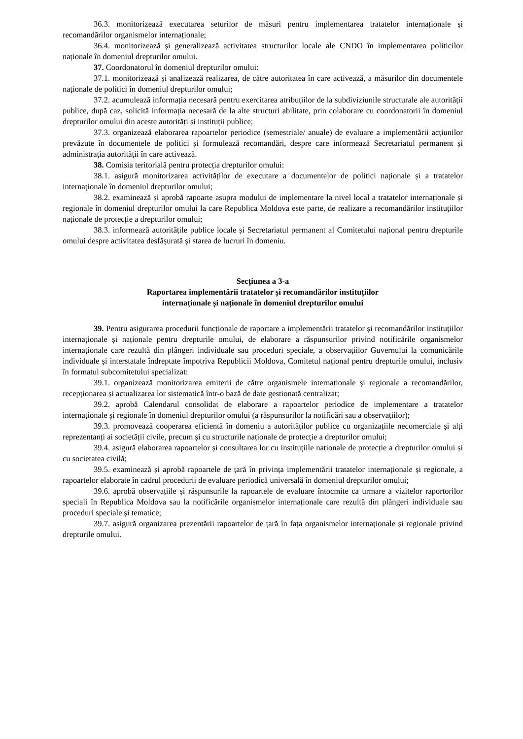36.3. monitorizează executarea seturilor de măsuri pentru implementarea tratatelor internaționale și recomandărilor organismelor internaționale;
36.4. monitorizează și generalizează activitatea structurilor locale ale CNDO în implementarea politicilor naționale în domeniul drepturilor omului.
37. Coordonatorul în domeniul drepturilor omului:
37.1. monitorizează și analizează realizarea, de către autoritatea în care activează, a măsurilor din documentele naționale de politici în domeniul drepturilor omului;
37.2. acumulează informația necesară pentru exercitarea atribuțiilor de la subdiviziunile structurale ale autorității publice, după caz, solicită informația necesară de la alte structuri abilitate, prin colaborare cu coordonatorii în domeniul drepturilor omului din aceste autorități și instituții publice;
37.3. organizează elaborarea rapoartelor periodice (semestriale/ anuale) de evaluare a implementării acțiunilor prevăzute în documentele de politici și formulează recomandări, despre care informează Secretariatul permanent și administrația autorității în care activează.
38. Comisia teritorială pentru protecția drepturilor omului:
38.1. asigură monitorizarea activităților de executare a documentelor de politici naționale și a tratatelor internaționale în domeniul drepturilor omului;
38.2. examinează și aprobă rapoarte asupra modului de implementare la nivel local a tratatelor internaționale și regionale în domeniul drepturilor omului la care Republica Moldova este parte, de realizare a recomandărilor instituțiilor naționale de protecție a drepturilor omului;
38.3. informează autoritățile publice locale și Secretariatul permanent al Comitetului național pentru drepturile omului despre activitatea desfășurată și starea de lucruri în domeniu.
Secțiunea a 3-a
Raportarea implementării tratatelor și recomandărilor instituțiilor
internaționale și naționale în domeniul drepturilor omului
39. Pentru asigurarea procedurii funcționale de raportare a implementării tratatelor și recomandărilor instituțiilor internaționale și naționale pentru drepturile omului, de elaborare a răspunsurilor privind notificările organismelor internaționale care rezultă din plângeri individuale sau proceduri speciale, a observațiilor Guvernului la comunicările individuale și interstatale îndreptate împotriva Republicii Moldova, Comitetul național pentru drepturile omului, inclusiv în formatul subcomitetului specializat:
39.1. organizează monitorizarea emiterii de către organismele internaționale și regionale a recomandărilor, recepționarea și actualizarea lor sistematică într-o bază de date gestionată centralizat;
39.2. aprobă Calendarul consolidat de elaborare a rapoartelor periodice de implementare a tratatelor internaționale și regionale în domeniul drepturilor omului (a răspunsurilor la notificări sau a observațiilor);
39.3. promovează cooperarea eficientă în domeniu a autorităților publice cu organizațiile necomerciale și alți reprezentanți ai societății civile, precum și cu structurile naționale de protecție a drepturilor omului;
39.4. asigură elaborarea rapoartelor și consultarea lor cu instituțiile naționale de protecție a drepturilor omului și cu societatea civilă;
39.5. examinează și aprobă rapoartele de țară în privința implementării tratatelor internaționale și regionale, a rapoartelor elaborate în cadrul procedurii de evaluare periodică universală în domeniul drepturilor omului;
39.6. aprobă observațiile și răspunsurile la rapoartele de evaluare întocmite ca urmare a vizitelor raportorilor speciali în Republica Moldova sau la notificările organismelor internaționale care rezultă din plângeri individuale sau proceduri speciale și tematice;
39.7. asigură organizarea prezentării rapoartelor de țară în fața organismelor internaționale și regionale privind drepturile omului.